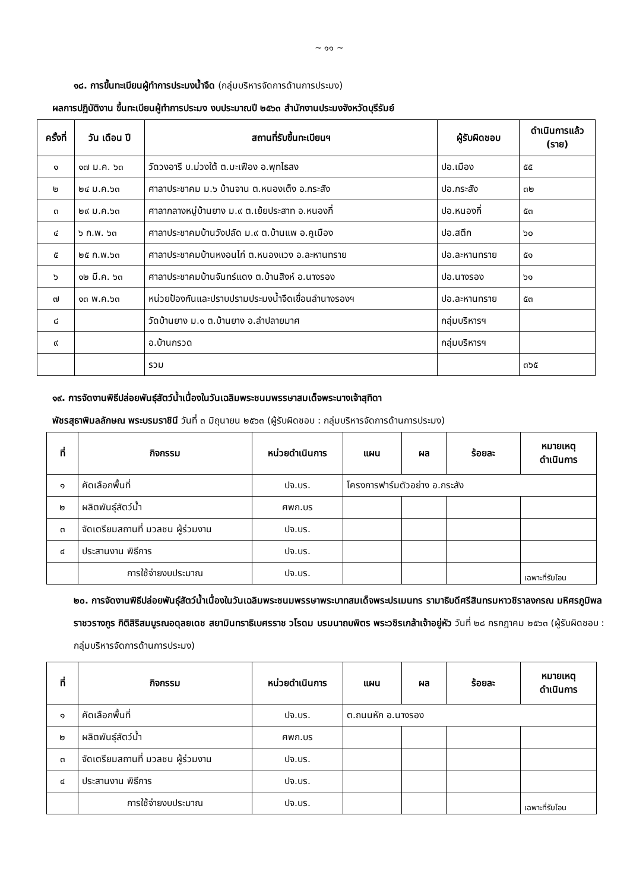~ ๑๑ ~
๑๘. การขึ้นทะเบียนผู้ทำการประมงน้ำจืด (กลุ่มบริหารจัดการด้านการประมง)
ผลการปฏิบัติงาน ขึ้นทะเบียนผู้ทำการประมง งบประมาณปี ๒๕๖๓ สำนักงานประมงจังหวัดบุรีรัมย์
| ครั้งที่ | วัน เดือน ปี | สถานที่รับขึ้นทะเบียนฯ | ผู้รับผิดชอบ | ดำเนินการแล้ว (ราย) |
| --- | --- | --- | --- | --- |
| ๑ | ๑๗ ม.ค. ๖๓ | วัดวงอารี บ.ม่วงใต้ ต.มะเฟือง อ.พุทไธสง | ปอ.เมือง | ๕๕ |
| ๒ | ๒๔ ม.ค.๖๓ | ศาลาประชาคม ม.๖ บ้านจาน ต.หนองเต็ง อ.กระสัง | ปอ.กระสัง | ๓๒ |
| ๓ | ๒๙ ม.ค.๖๓ | ศาลากลางหมู่บ้านยาง ม.๙ ต.เย้ยประสาท อ.หนองกี่ | ปอ.หนองกี่ | ๕๓ |
| ๔ | ๖ ก.พ. ๖๓ | ศาลาประชาคมบ้านวังปลัด ม.๙ ต.บ้านแพ อ.คูเมือง | ปอ.สตึก | ๖๐ |
| ๕ | ๒๕ ก.พ.๖๓ | ศาลาประชาคมบ้านหงอนไก่ ต.หนองแวง อ.ละหานทราย | ปอ.ละหานทราย | ๕๑ |
| ๖ | ๑๒ มี.ค. ๖๓ | ศาลาประชาคมบ้านจันทร์แดง ต.บ้านสิงห์ อ.นางรอง | ปอ.นางรอง | ๖๑ |
| ๗ | ๑๓ พ.ค.๖๓ | หน่วยป้องกันและปราบปรามประมงน้ำจืดเขื่อนลำนางรองฯ | ปอ.ละหานทราย | ๕๓ |
| ๘ | | วัดบ้านยาง ม.๑ ต.บ้านยาง อ.ลำปลายมาศ | กลุ่มบริหารฯ | |
| ๙ | | อ.บ้านกรวด | กลุ่มบริหารฯ | |
| | | รวม | | ๓๖๕ |
๑๙. การจัดงานพิธีปล่อยพันธุ์สัตว์น้ำเนื่องในวันเฉลิมพระชนมพรรษาสมเด็จพระนางเจ้าสุทิดา
พัชรสุธาพิมลลักษณ พระบรมราชินี วันที่ ๓ มิถุนายน ๒๕๖๓ (ผู้รับผิดชอบ : กลุ่มบริหารจัดการด้านการประมง)
| ที่ | กิจกรรม | หน่วยดำเนินการ | แผน | ผล | ร้อยละ | หมายเหตุ ดำเนินการ |
| --- | --- | --- | --- | --- | --- | --- |
| ๑ | คัดเลือกพื้นที่ | ปจ.บร. | โครงการฟาร์มตัวอย่าง อ.กระสัง | | | |
| ๒ | ผลิตพันธุ์สัตว์น้ำ | ศพก.บร | | | | |
| ๓ | จัดเตรียมสถานที่ มวลชน ผู้ร่วมงาน | ปจ.บร. | | | | |
| ๔ | ประสานงาน พิธีการ | ปจ.บร. | | | | |
| | การใช้จ่ายงบประมาณ | ปจ.บร. | | | | เฉพาะที่รับโอน |
๒๐. การจัดงานพิธีปล่อยพันธุ์สัตว์น้ำเนื่องในวันเฉลิมพระชนมพรรษาพระบาทสมเด็จพระปรเมนทร รามาธิบดีศรีสินทรมหาวชิราลงกรณ มหิศรภูมิพลราชวรางกูร กิติสิริสมบูรณอดุลยเดช สยามินทราธิเบศรราช วโรดม บรมนาถบพิตร พระวชิรเกล้าเจ้าอยู่หัว วันที่ ๒๘ กรกฎาคม ๒๕๖๓ (ผู้รับผิดชอบ : กลุ่มบริหารจัดการด้านการประมง)
| ที่ | กิจกรรม | หน่วยดำเนินการ | แผน | ผล | ร้อยละ | หมายเหตุ ดำเนินการ |
| --- | --- | --- | --- | --- | --- | --- |
| ๑ | คัดเลือกพื้นที่ | ปจ.บร. | ต.ถนนหัก อ.นางรอง | | | |
| ๒ | ผลิตพันธุ์สัตว์น้ำ | ศพก.บร | | | | |
| ๓ | จัดเตรียมสถานที่ มวลชน ผู้ร่วมงาน | ปจ.บร. | | | | |
| ๔ | ประสานงาน พิธีการ | ปจ.บร. | | | | |
| | การใช้จ่ายงบประมาณ | ปจ.บร. | | | | เฉพาะที่รับโอน |